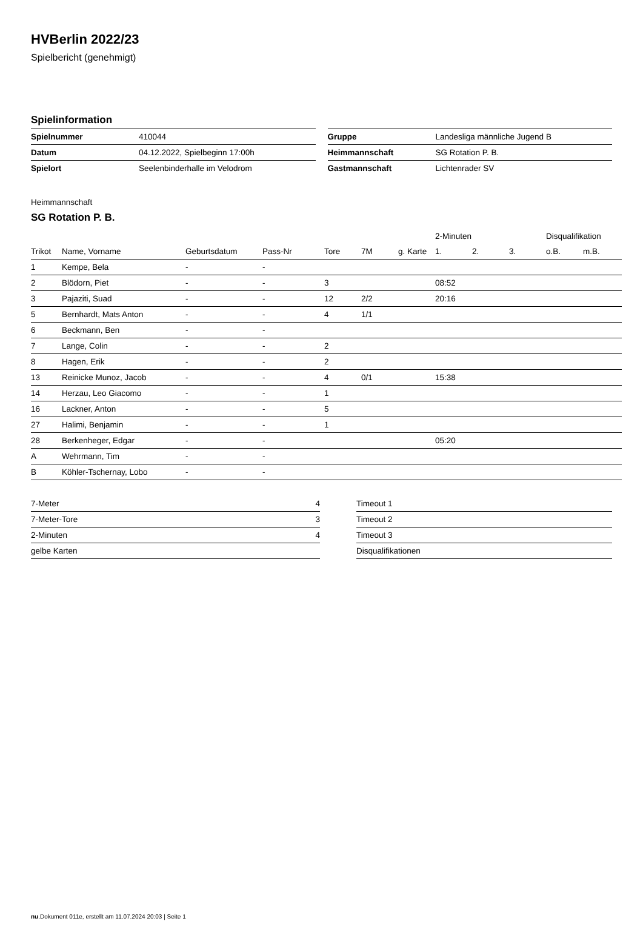HVBerlin 2022/23
Spielbericht (genehmigt)
Spielinformation
| Spielnummer | 410044 |
| Datum | 04.12.2022, Spielbeginn 17:00h |
| Spielort | Seelenbinderhalle im Velodrom |
| Gruppe | Landesliga männliche Jugend B |
| Heimmannschaft | SG Rotation P. B. |
| Gastmannschaft | Lichtenrader SV |
Heimmannschaft
SG Rotation P. B.
| | | | | | | | | 2-Minuten | | | Disqualifikation | |
| --- | --- | --- | --- | --- | --- | --- | --- | --- | --- | --- | --- | --- |
| Trikot | Name, Vorname | Geburtsdatum | Pass-Nr | Tore | 7M | g. Karte | | 1. | 2. | 3. | o.B. | m.B. |
| 1 | Kempe, Bela | - | - | | | | | | | | | |
| 2 | Blödorn, Piet | - | - | 3 | | | | 08:52 | | | | |
| 3 | Pajaziti, Suad | - | - | 12 | 2/2 | | | 20:16 | | | | |
| 5 | Bernhardt, Mats Anton | - | - | 4 | 1/1 | | | | | | | |
| 6 | Beckmann, Ben | - | - | | | | | | | | | |
| 7 | Lange, Colin | - | - | 2 | | | | | | | | |
| 8 | Hagen, Erik | - | - | 2 | | | | | | | | |
| 13 | Reinicke Munoz, Jacob | - | - | 4 | 0/1 | | | 15:38 | | | | |
| 14 | Herzau, Leo Giacomo | - | - | 1 | | | | | | | | |
| 16 | Lackner, Anton | - | - | 5 | | | | | | | | |
| 27 | Halimi, Benjamin | - | - | 1 | | | | | | | | |
| 28 | Berkenheger, Edgar | - | - | | | | | 05:20 | | | | |
| A | Wehrmann, Tim | - | - | | | | | | | | | |
| B | Köhler-Tschernay, Lobo | - | - | | | | | | | | | |
| 7-Meter | 4 |
| 7-Meter-Tore | 3 |
| 2-Minuten | 4 |
| gelbe Karten | |
| Timeout 1 |
| Timeout 2 |
| Timeout 3 |
| Disqualifikationen |
nu.Dokument 011e, erstellt am 11.07.2024 20:03 | Seite 1